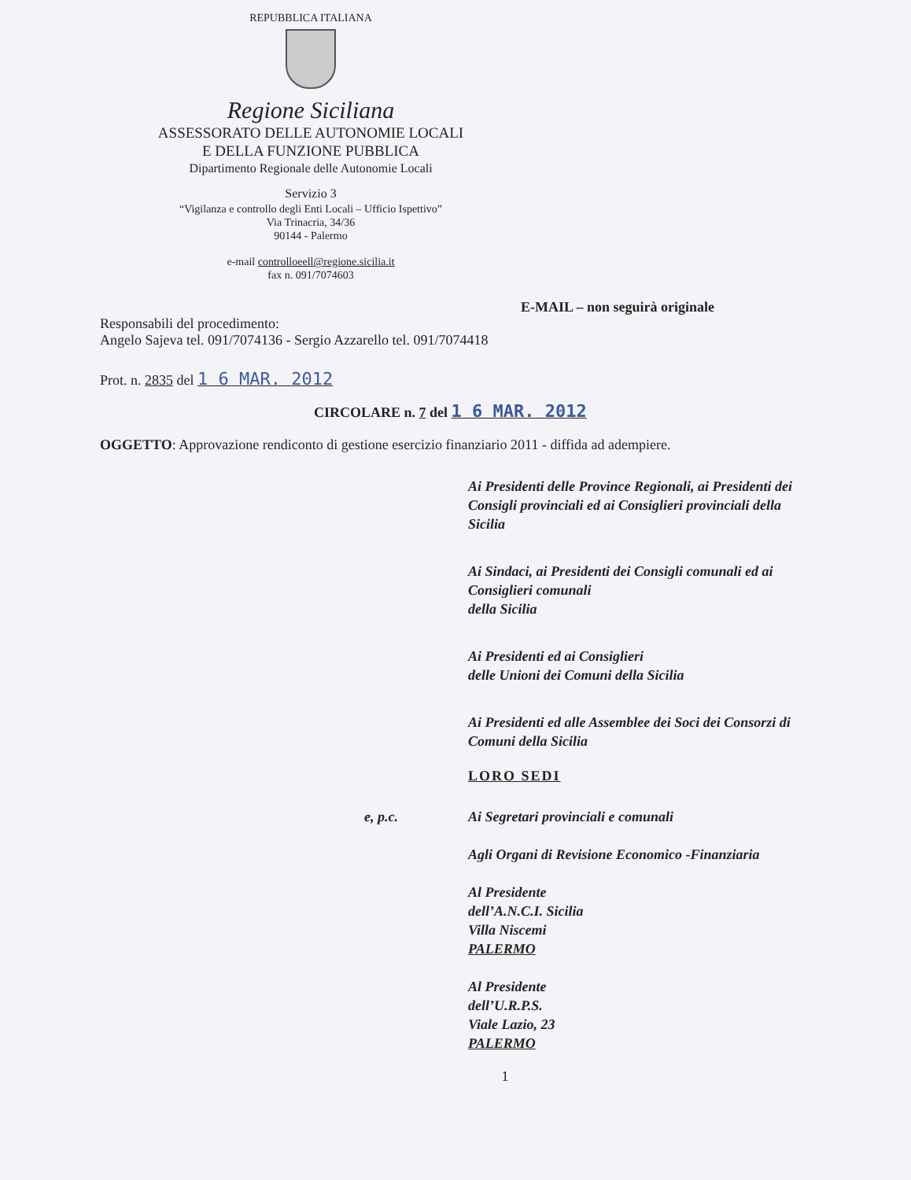REPUBBLICA ITALIANA
Regione Siciliana
ASSESSORATO DELLE AUTONOMIE LOCALI
E DELLA FUNZIONE PUBBLICA
Dipartimento Regionale delle Autonomie Locali
Servizio 3
“Vigilanza e controllo degli Enti Locali – Ufficio Ispettivo”
Via Trinacria, 34/36
90144 - Palermo
e-mail controlloeell@regione.sicilia.it
fax n. 091/7074603
E-MAIL – non seguirà originale
Responsabili del procedimento:
Angelo Sajeva tel. 091/7074136 - Sergio Azzarello tel. 091/7074418
Prot. n. 2835 del 1 6 MAR. 2012
CIRCOLARE n. 7 del 1 6 MAR. 2012
OGGETTO: Approvazione rendiconto di gestione esercizio finanziario 2011 - diffida ad adempiere.
Ai Presidenti delle Province Regionali, ai Presidenti dei Consigli provinciali ed ai Consiglieri provinciali della Sicilia
Ai Sindaci, ai Presidenti dei Consigli comunali ed ai Consiglieri comunali
della Sicilia
Ai Presidenti ed ai Consiglieri
delle Unioni dei Comuni della Sicilia
Ai Presidenti ed alle Assemblee dei Soci dei Consorzi di Comuni della Sicilia
LORO SEDI
e, p.c. Ai Segretari provinciali e comunali
Agli Organi di Revisione Economico -Finanziaria
Al Presidente
dell’A.N.C.I. Sicilia
Villa Niscemi
PALERMO
Al Presidente
dell’U.R.P.S.
Viale Lazio, 23
PALERMO
1